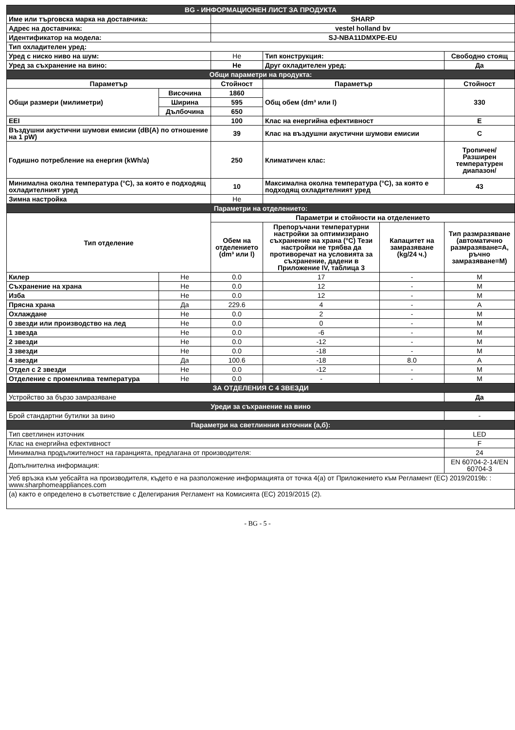| BG - ИНФОРМАЦИОНЕН ЛИСТ ЗА ПРОДУКТА | | | | | |
| Име или търговска марка на доставчика: | | SHARP | | | |
| Адрес на доставчика: | | vestel holland bv | | | |
| Идентификатор на модела: | | SJ-NBA11DMXPE-EU | | | |
| Тип охладителен уред: | | | | | |
| Уред с ниско ниво на шум: | | Не | Тип конструкция: | | Свободно стоящ |
| Уред за съхранение на вино: | | Не | Друг охладителен уред: | | Да |
| Общи параметри на продукта: | | | | | |
| Параметър | | Стойност | Параметър | | Стойност |
| Общи размери (милиметри) | Височина | 1860 | Общ обем (dm³ или l) | | 330 |
| | Ширина | 595 | | | |
| | Дълбочина | 650 | | | |
| EEI | | 100 | Клас на енергийна ефективност | | E |
| Въздушни акустични шумови емисии (dB(A) по отношение на 1 pW) | | 39 | Клас на въздушни акустични шумови емисии | | C |
| Годишно потребление на енергия (kWh/a) | | 250 | Климатичен клас: | | Тропичен/Разширен температурен диапазон/ |
| Минимална околна температура (°C), за която е подходящ охладителният уред | | 10 | Максимална околна температура (°C), за която е подходящ охладителният уред | | 43 |
| Зимна настройка | | Не | | | |
| Параметри на отделението: | | | | | |
| Тип отделение | | Параметри и стойности на отделението | | | |
| | | Обем на отделението (dm³ или l) | Препоръчани температурни настройки за оптимизирано съхранение на храна (°C) Тези настройки не трябва да противоречат на условията за съхранение, дадени в Приложение IV, таблица 3 | Капацитет на замразяване (kg/24 ч.) | Тип размразяване (автоматично размразяване=A, ръчно замразяване=M) |
| Килер | Не | 0.0 | 17 | - | M |
| Съхранение на храна | Не | 0.0 | 12 | - | M |
| Изба | Не | 0.0 | 12 | - | M |
| Прясна храна | Да | 229.6 | 4 | - | A |
| Охлаждане | Не | 0.0 | 2 | - | M |
| 0 звезди или производство на лед | Не | 0.0 | 0 | - | M |
| 1 звезда | Не | 0.0 | -6 | - | M |
| 2 звезди | Не | 0.0 | -12 | - | M |
| 3 звезди | Не | 0.0 | -18 | - | M |
| 4 звезди | Да | 100.6 | -18 | 8.0 | A |
| Отдел с 2 звезди | Не | 0.0 | -12 | - | M |
| Отделение с променлива температура | Не | 0.0 | - | - | M |
| ЗА ОТДЕЛЕНИЯ С 4 ЗВЕЗДИ | | | | | |
| Устройство за бързо замразяване | | | | | Да |
| Уреди за съхранение на вино | | | | | |
| Брой стандартни бутилки за вино | | | | | - |
| Параметри на светлинния източник (а,б): | | | | | |
| Тип светлинен източник | | | | | LED |
| Клас на енергийна ефективност | | | | | F |
| Минимална продължителност на гаранцията, предлагана от производителя: | | | | | 24 |
| Допълнителна информация: | | | | | EN 60704-2-14/EN 60704-3 |
| Уеб връзка към уебсайта на производителя, където е на разположение информацията от точка 4(а) от Приложението към Регламент (ЕС) 2019/2019b: : www.sharphomeappliances.com | | | | | |
| (а) както е определено в съответствие с Делегирания Регламент на Комисията (ЕС) 2019/2015 (2). | | | | | |
- BG - 5 -